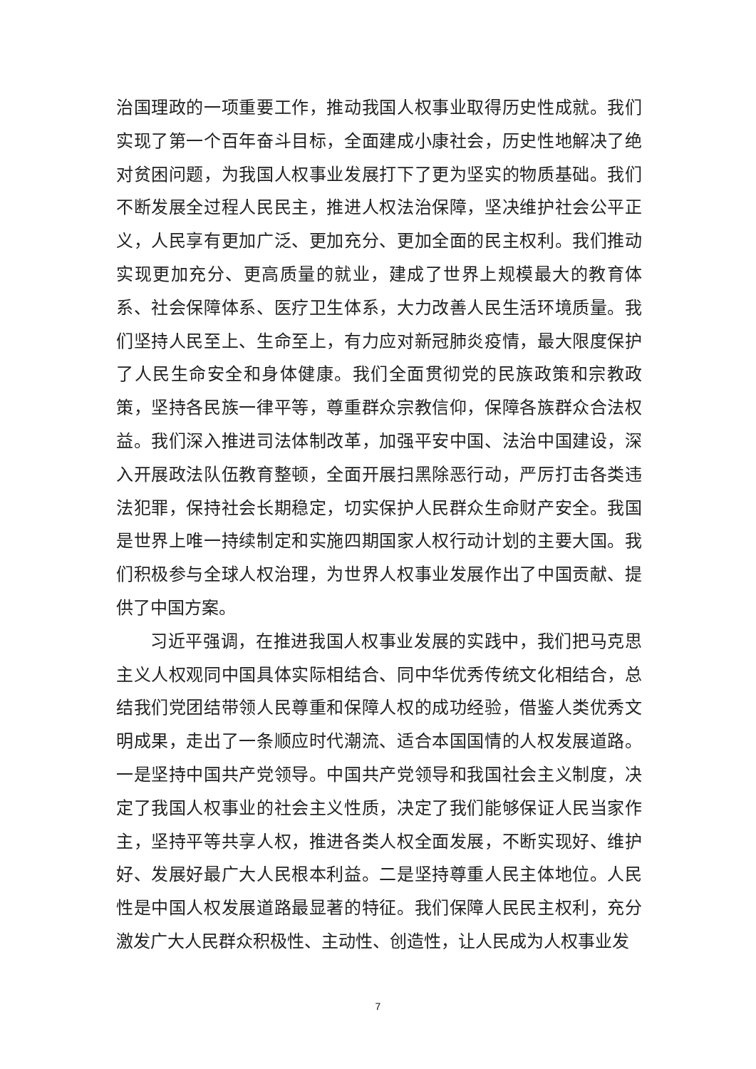治国理政的一项重要工作，推动我国人权事业取得历史性成就。我们实现了第一个百年奋斗目标，全面建成小康社会，历史性地解决了绝对贫困问题，为我国人权事业发展打下了更为坚实的物质基础。我们不断发展全过程人民民主，推进人权法治保障，坚决维护社会公平正义，人民享有更加广泛、更加充分、更加全面的民主权利。我们推动实现更加充分、更高质量的就业，建成了世界上规模最大的教育体系、社会保障体系、医疗卫生体系，大力改善人民生活环境质量。我们坚持人民至上、生命至上，有力应对新冠肺炎疫情，最大限度保护了人民生命安全和身体健康。我们全面贯彻党的民族政策和宗教政策，坚持各民族一律平等，尊重群众宗教信仰，保障各族群众合法权益。我们深入推进司法体制改革，加强平安中国、法治中国建设，深入开展政法队伍教育整顿，全面开展扫黑除恶行动，严厉打击各类违法犯罪，保持社会长期稳定，切实保护人民群众生命财产安全。我国是世界上唯一持续制定和实施四期国家人权行动计划的主要大国。我们积极参与全球人权治理，为世界人权事业发展作出了中国贡献、提供了中国方案。
习近平强调，在推进我国人权事业发展的实践中，我们把马克思主义人权观同中国具体实际相结合、同中华优秀传统文化相结合，总结我们党团结带领人民尊重和保障人权的成功经验，借鉴人类优秀文明成果，走出了一条顺应时代潮流、适合本国国情的人权发展道路。一是坚持中国共产党领导。中国共产党领导和我国社会主义制度，决定了我国人权事业的社会主义性质，决定了我们能够保证人民当家作主，坚持平等共享人权，推进各类人权全面发展，不断实现好、维护好、发展好最广大人民根本利益。二是坚持尊重人民主体地位。人民性是中国人权发展道路最显著的特征。我们保障人民民主权利，充分激发广大人民群众积极性、主动性、创造性，让人民成为人权事业发
7